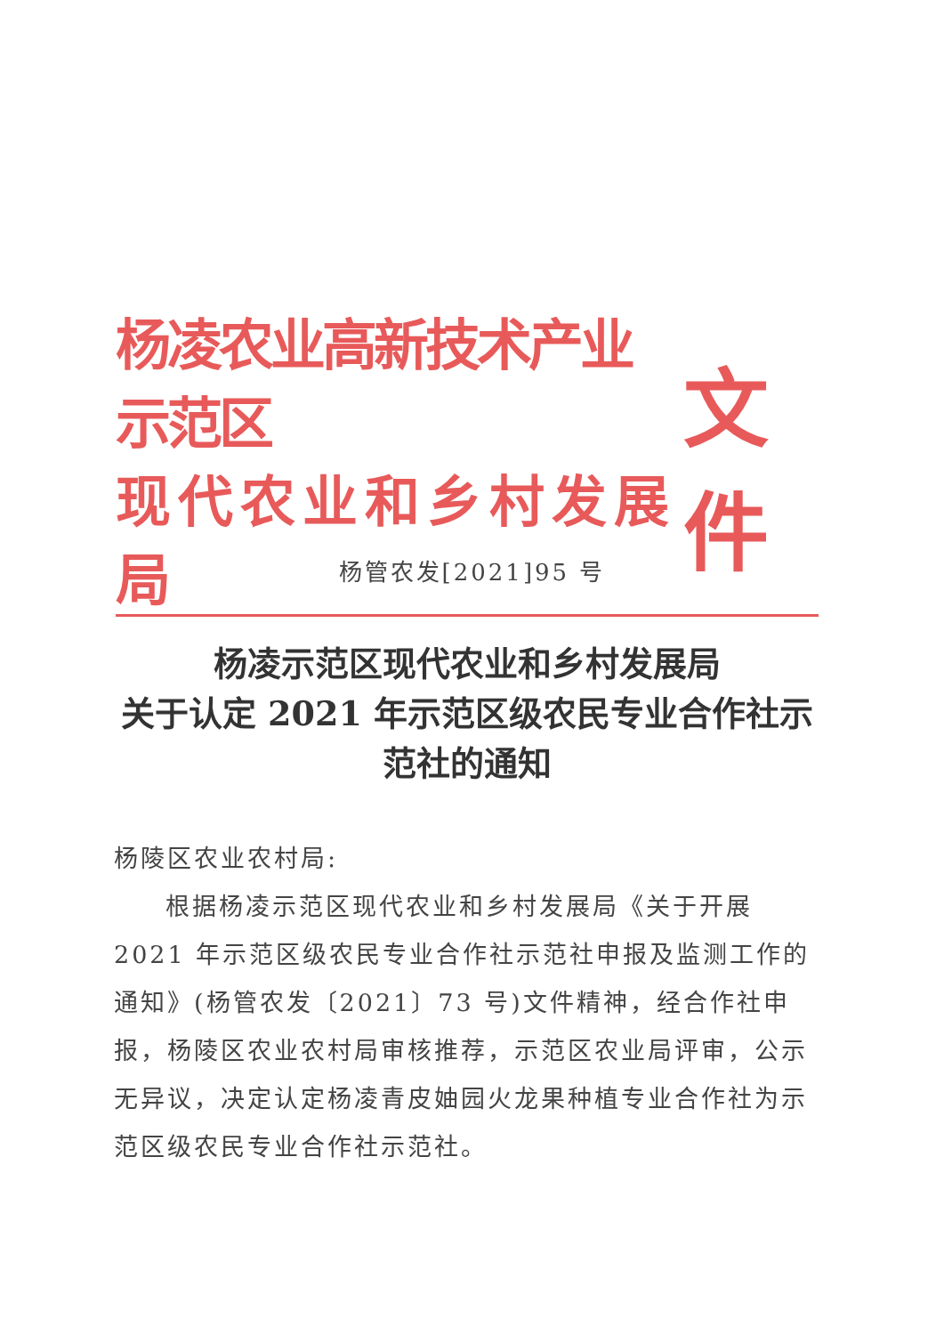杨凌农业高新技术产业示范区
现代农业和乡村发展局
文件
杨管农发[2021]95 号
杨凌示范区现代农业和乡村发展局
关于认定 2021 年示范区级农民专业合作社示
范社的通知
杨陵区农业农村局:
根据杨凌示范区现代农业和乡村发展局《关于开展 2021 年示范区级农民专业合作社示范社申报及监测工作的通知》(杨管农发〔2021〕73 号)文件精神，经合作社申报，杨陵区农业农村局审核推荐，示范区农业局评审，公示无异议，决定认定杨凌青皮妯园火龙果种植专业合作社为示范区级农民专业合作社示范社。